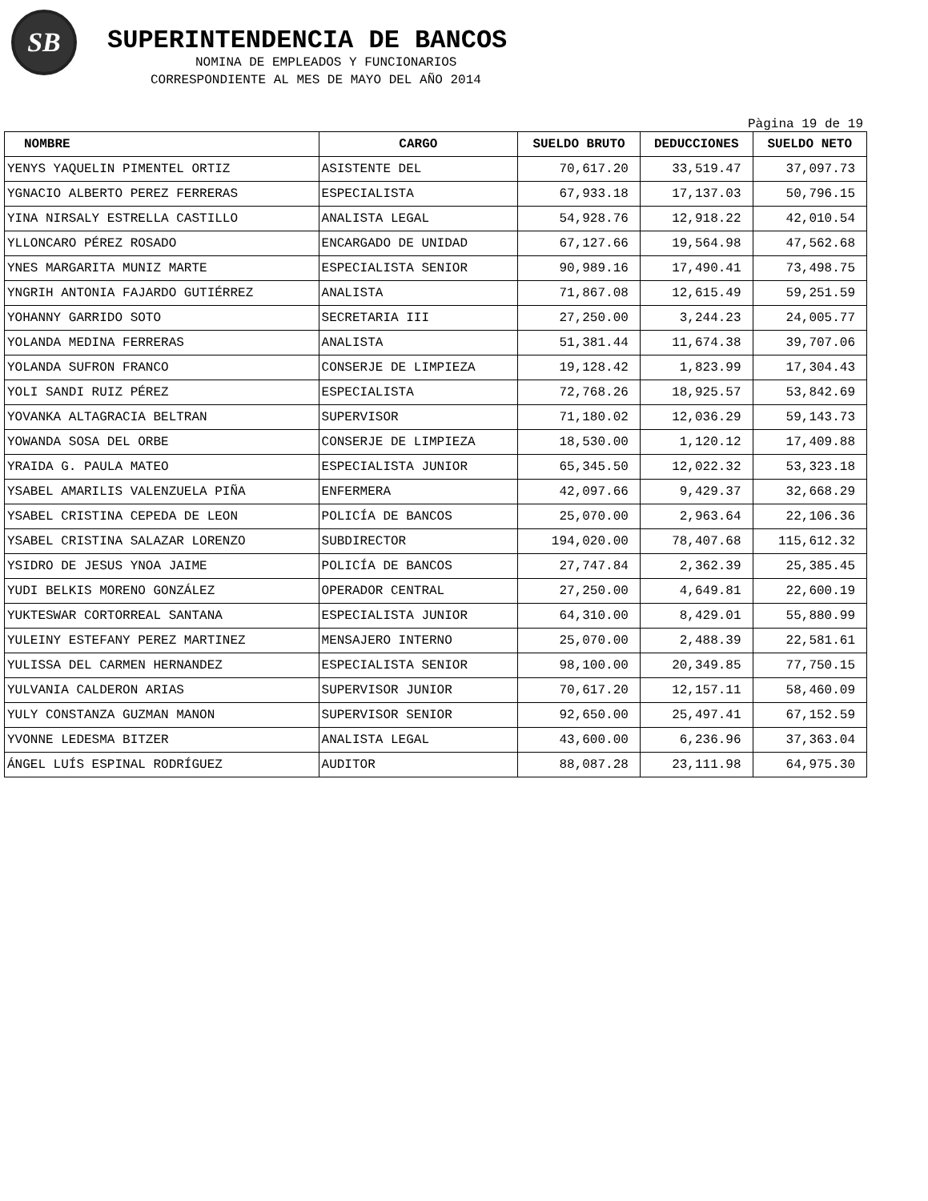SB
SUPERINTENDENCIA DE BANCOS
NOMINA DE EMPLEADOS Y FUNCIONARIOS
CORRESPONDIENTE AL MES DE MAYO DEL AÑO 2014
Pàgina 19 de 19
| NOMBRE | CARGO | SUELDO BRUTO | DEDUCCIONES | SUELDO NETO |
| --- | --- | --- | --- | --- |
| YENYS YAQUELIN PIMENTEL ORTIZ | ASISTENTE DEL | 70,617.20 | 33,519.47 | 37,097.73 |
| YGNACIO ALBERTO PEREZ FERRERAS | ESPECIALISTA | 67,933.18 | 17,137.03 | 50,796.15 |
| YINA NIRSALY ESTRELLA CASTILLO | ANALISTA LEGAL | 54,928.76 | 12,918.22 | 42,010.54 |
| YLLONCARO PÉREZ ROSADO | ENCARGADO DE UNIDAD | 67,127.66 | 19,564.98 | 47,562.68 |
| YNES MARGARITA MUNIZ MARTE | ESPECIALISTA SENIOR | 90,989.16 | 17,490.41 | 73,498.75 |
| YNGRIH ANTONIA FAJARDO GUTIÉRREZ | ANALISTA | 71,867.08 | 12,615.49 | 59,251.59 |
| YOHANNY GARRIDO SOTO | SECRETARIA III | 27,250.00 | 3,244.23 | 24,005.77 |
| YOLANDA MEDINA FERRERAS | ANALISTA | 51,381.44 | 11,674.38 | 39,707.06 |
| YOLANDA SUFRON FRANCO | CONSERJE DE LIMPIEZA | 19,128.42 | 1,823.99 | 17,304.43 |
| YOLI SANDI RUIZ PÉREZ | ESPECIALISTA | 72,768.26 | 18,925.57 | 53,842.69 |
| YOVANKA ALTAGRACIA BELTRAN | SUPERVISOR | 71,180.02 | 12,036.29 | 59,143.73 |
| YOWANDA SOSA DEL ORBE | CONSERJE DE LIMPIEZA | 18,530.00 | 1,120.12 | 17,409.88 |
| YRAIDA G. PAULA MATEO | ESPECIALISTA JUNIOR | 65,345.50 | 12,022.32 | 53,323.18 |
| YSABEL AMARILIS VALENZUELA PIÑA | ENFERMERA | 42,097.66 | 9,429.37 | 32,668.29 |
| YSABEL CRISTINA CEPEDA DE LEON | POLICÍA DE BANCOS | 25,070.00 | 2,963.64 | 22,106.36 |
| YSABEL CRISTINA SALAZAR LORENZO | SUBDIRECTOR | 194,020.00 | 78,407.68 | 115,612.32 |
| YSIDRO DE JESUS YNOA JAIME | POLICÍA DE BANCOS | 27,747.84 | 2,362.39 | 25,385.45 |
| YUDI BELKIS MORENO GONZÁLEZ | OPERADOR CENTRAL | 27,250.00 | 4,649.81 | 22,600.19 |
| YUKTESWAR CORTORREAL SANTANA | ESPECIALISTA JUNIOR | 64,310.00 | 8,429.01 | 55,880.99 |
| YULEINY ESTEFANY PEREZ MARTINEZ | MENSAJERO INTERNO | 25,070.00 | 2,488.39 | 22,581.61 |
| YULISSA DEL CARMEN HERNANDEZ | ESPECIALISTA SENIOR | 98,100.00 | 20,349.85 | 77,750.15 |
| YULVANIA CALDERON ARIAS | SUPERVISOR JUNIOR | 70,617.20 | 12,157.11 | 58,460.09 |
| YULY CONSTANZA GUZMAN MANON | SUPERVISOR SENIOR | 92,650.00 | 25,497.41 | 67,152.59 |
| YVONNE LEDESMA BITZER | ANALISTA LEGAL | 43,600.00 | 6,236.96 | 37,363.04 |
| ÁNGEL LUÍS ESPINAL RODRÍGUEZ | AUDITOR | 88,087.28 | 23,111.98 | 64,975.30 |